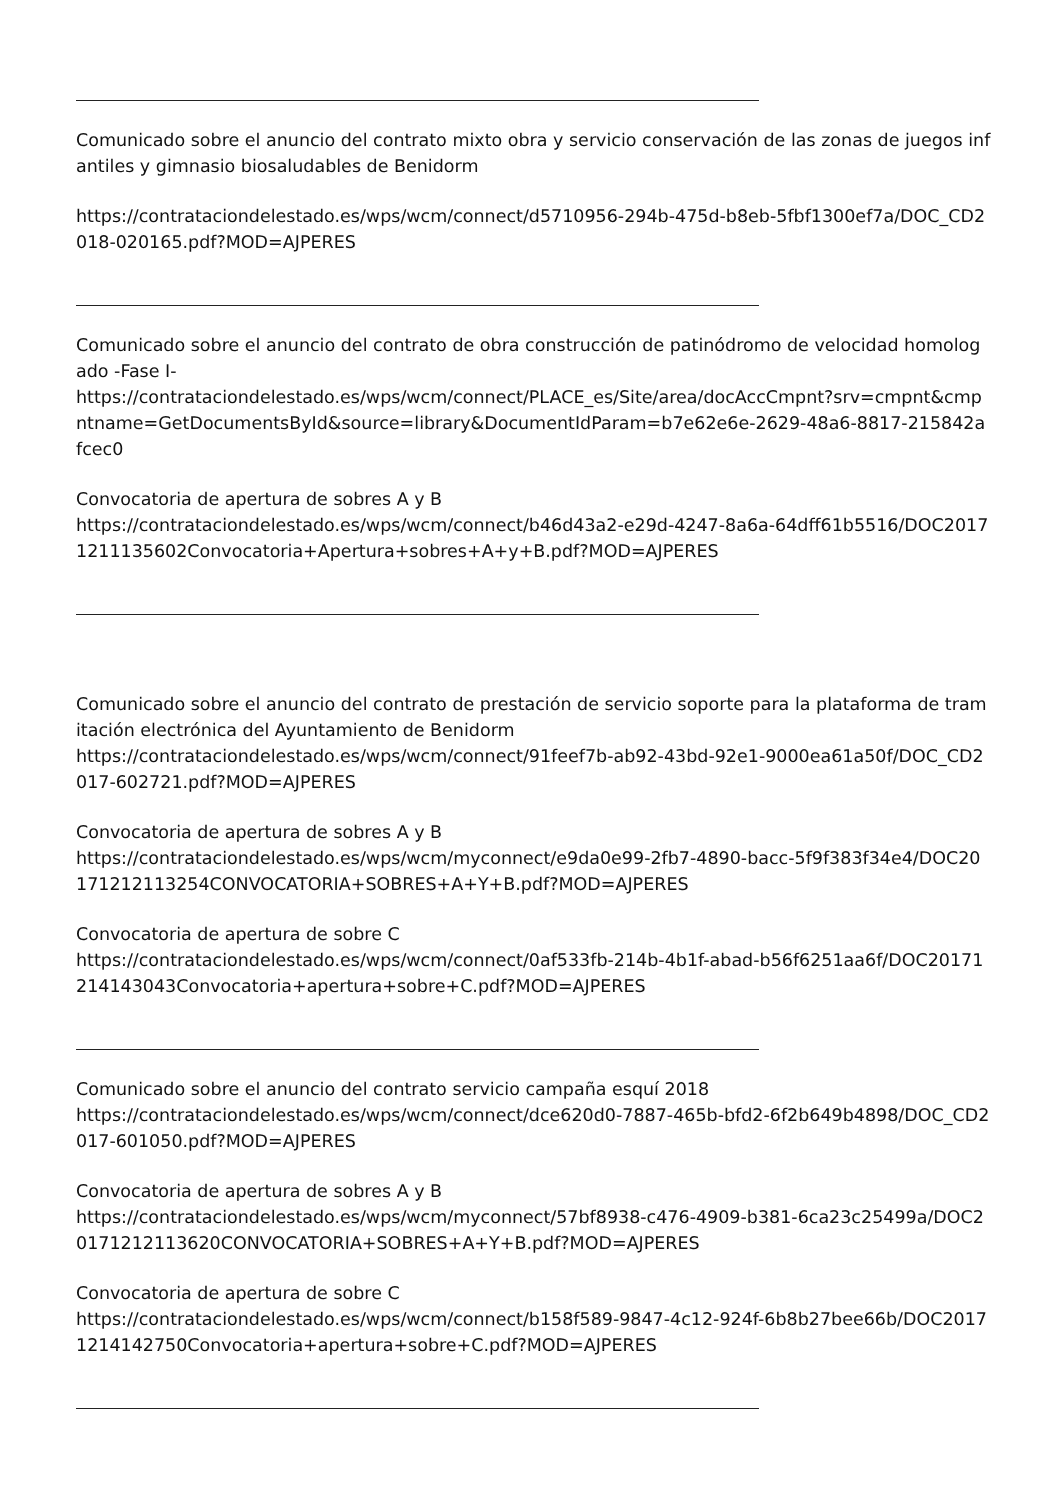Comunicado sobre el anuncio del contrato mixto obra y servicio conservación de las zonas de juegos infantiles y gimnasio biosaludables de Benidorm
https://contrataciondelestado.es/wps/wcm/connect/d5710956-294b-475d-b8eb-5fbf1300ef7a/DOC_CD2018-020165.pdf?MOD=AJPERES
Comunicado sobre el anuncio del contrato de obra construcción de patinódromo de velocidad homologado -Fase I-
https://contrataciondelestado.es/wps/wcm/connect/PLACE_es/Site/area/docAccCmpnt?srv=cmpnt&cmpntname=GetDocumentsById&source=library&DocumentIdParam=b7e62e6e-2629-48a6-8817-215842afcec0
Convocatoria de apertura de sobres A y B
https://contrataciondelestado.es/wps/wcm/connect/b46d43a2-e29d-4247-8a6a-64dff61b5516/DOC20171211135602Convocatoria+Apertura+sobres+A+y+B.pdf?MOD=AJPERES
Comunicado sobre el anuncio del contrato de prestación de servicio soporte para la plataforma de tramitación electrónica del Ayuntamiento de Benidorm
https://contrataciondelestado.es/wps/wcm/connect/91feef7b-ab92-43bd-92e1-9000ea61a50f/DOC_CD2017-602721.pdf?MOD=AJPERES
Convocatoria de apertura de sobres A y B
https://contrataciondelestado.es/wps/wcm/myconnect/e9da0e99-2fb7-4890-bacc-5f9f383f34e4/DOC20171212113254CONVOCATORIA+SOBRES+A+Y+B.pdf?MOD=AJPERES
Convocatoria de apertura de sobre C
https://contrataciondelestado.es/wps/wcm/connect/0af533fb-214b-4b1f-abad-b56f6251aa6f/DOC20171214143043Convocatoria+apertura+sobre+C.pdf?MOD=AJPERES
Comunicado sobre el anuncio del contrato servicio campaña esquí 2018
https://contrataciondelestado.es/wps/wcm/connect/dce620d0-7887-465b-bfd2-6f2b649b4898/DOC_CD2017-601050.pdf?MOD=AJPERES
Convocatoria de apertura de sobres A y B
https://contrataciondelestado.es/wps/wcm/myconnect/57bf8938-c476-4909-b381-6ca23c25499a/DOC20171212113620CONVOCATORIA+SOBRES+A+Y+B.pdf?MOD=AJPERES
Convocatoria de apertura de sobre C
https://contrataciondelestado.es/wps/wcm/connect/b158f589-9847-4c12-924f-6b8b27bee66b/DOC20171214142750Convocatoria+apertura+sobre+C.pdf?MOD=AJPERES